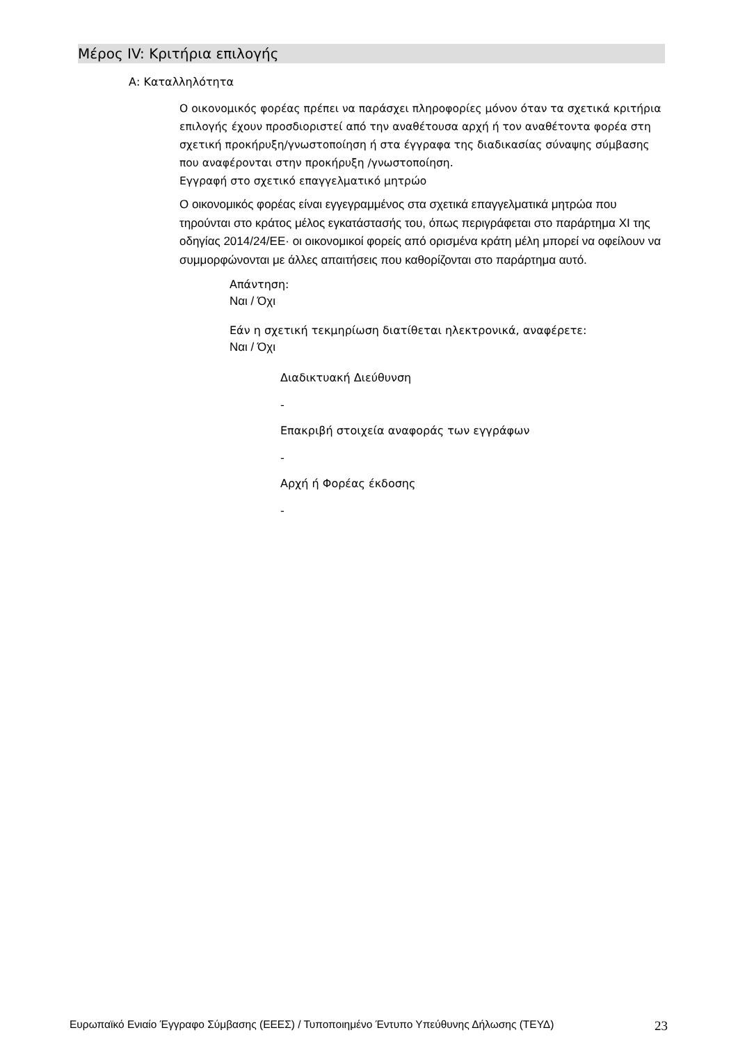Μέρος IV: Κριτήρια επιλογής
Α: Καταλληλότητα
Ο οικονομικός φορέας πρέπει να παράσχει πληροφορίες μόνον όταν τα σχετικά κριτήρια επιλογής έχουν προσδιοριστεί από την αναθέτουσα αρχή ή τον αναθέτοντα φορέα στη σχετική προκήρυξη/γνωστοποίηση ή στα έγγραφα της διαδικασίας σύναψης σύμβασης που αναφέρονται στην προκήρυξη /γνωστοποίηση.
Εγγραφή στο σχετικό επαγγελματικό μητρώο
Ο οικονομικός φορέας είναι εγγεγραμμένος στα σχετικά επαγγελματικά μητρώα που τηρούνται στο κράτος μέλος εγκατάστασής του, όπως περιγράφεται στο παράρτημα XI της οδηγίας 2014/24/ΕΕ· οι οικονομικοί φορείς από ορισμένα κράτη μέλη μπορεί να οφείλουν να συμμορφώνονται με άλλες απαιτήσεις που καθορίζονται στο παράρτημα αυτό.
Απάντηση:
Ναι / Όχι
Εάν η σχετική τεκμηρίωση διατίθεται ηλεκτρονικά, αναφέρετε:
Ναι / Όχι
Διαδικτυακή Διεύθυνση
-
Επακριβή στοιχεία αναφοράς των εγγράφων
-
Αρχή ή Φορέας έκδοσης
-
Ευρωπαϊκό Ενιαίο Έγγραφο Σύμβασης (ΕΕΕΣ) / Τυποποιημένο Έντυπο Υπεύθυνης Δήλωσης (ΤΕΥΔ) 23